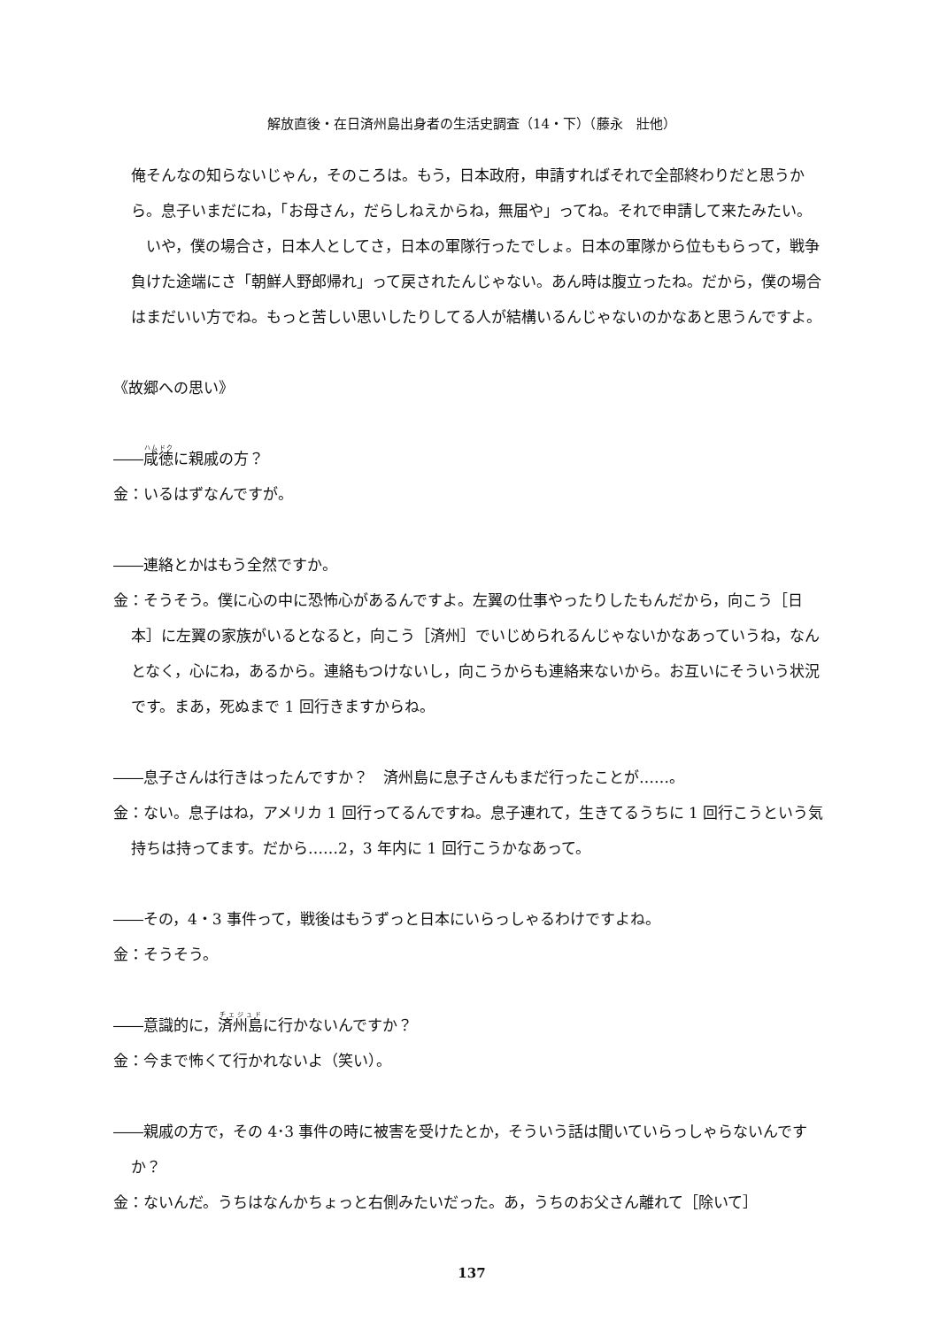解放直後・在日済州島出身者の生活史調査（14・下）（藤永　壯他）
俺そんなの知らないじゃん，そのころは。もう，日本政府，申請すればそれで全部終わりだと思うから。息子いまだにね，「お母さん，だらしねえからね，無届や」ってね。それで申請して来たみたい。
　いや，僕の場合さ，日本人としてさ，日本の軍隊行ったでしょ。日本の軍隊から位ももらって，戦争負けた途端にさ「朝鮮人野郎帰れ」って戻されたんじゃない。あん時は腹立ったね。だから，僕の場合はまだいい方でね。もっと苦しい思いしたりしてる人が結構いるんじゃないのかなあと思うんですよ。
《故郷への思い》
――咸徳に親戚の方？
金：いるはずなんですが。
――連絡とかはもう全然ですか。
金：そうそう。僕に心の中に恐怖心があるんですよ。左翼の仕事やったりしたもんだから，向こう［日本］に左翼の家族がいるとなると，向こう［済州］でいじめられるんじゃないかなあっていうね，なんとなく，心にね，あるから。連絡もつけないし，向こうからも連絡来ないから。お互いにそういう状況です。まあ，死ぬまで 1 回行きますからね。
――息子さんは行きはったんですか？　済州島に息子さんもまだ行ったことが……。
金：ない。息子はね，アメリカ 1 回行ってるんですね。息子連れて，生きてるうちに 1 回行こうという気持ちは持ってます。だから……2，3 年内に 1 回行こうかなあって。
――その，4・3 事件って，戦後はもうずっと日本にいらっしゃるわけですよね。
金：そうそう。
――意識的に，済州島に行かないんですか？
金：今まで怖くて行かれないよ（笑い）。
――親戚の方で，その 4･3 事件の時に被害を受けたとか，そういう話は聞いていらっしゃらないんですか？
金：ないんだ。うちはなんかちょっと右側みたいだった。あ，うちのお父さん離れて［除いて］
137